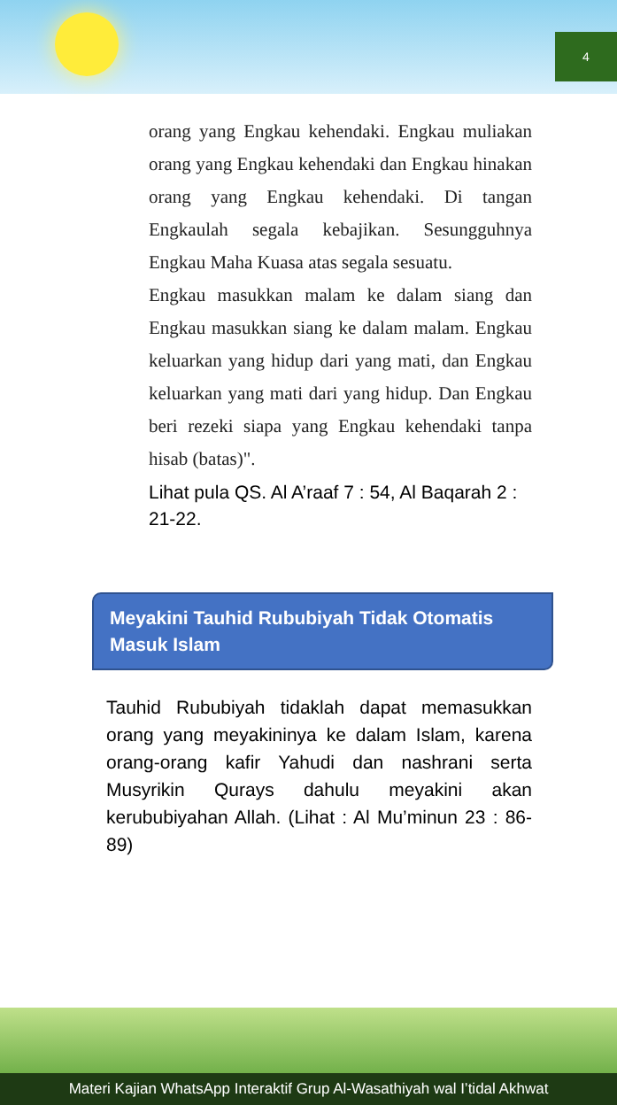4
orang yang Engkau kehendaki. Engkau muliakan orang yang Engkau kehendaki dan Engkau hinakan orang yang Engkau kehendaki. Di tangan Engkaulah segala kebajikan. Sesungguhnya Engkau Maha Kuasa atas segala sesuatu.
Engkau masukkan malam ke dalam siang dan Engkau masukkan siang ke dalam malam. Engkau keluarkan yang hidup dari yang mati, dan Engkau keluarkan yang mati dari yang hidup. Dan Engkau beri rezeki siapa yang Engkau kehendaki tanpa hisab (batas)".
Lihat pula QS. Al A’raaf 7 : 54, Al Baqarah 2 : 21-22.
Meyakini Tauhid Rububiyah Tidak Otomatis Masuk Islam
Tauhid Rububiyah tidaklah dapat memasukkan orang yang meyakininya ke dalam Islam, karena orang-orang kafir Yahudi dan nashrani serta Musyrikin Qurays dahulu meyakini akan kerububiyahan Allah. (Lihat : Al Mu’minun 23 : 86-89)
Materi Kajian WhatsApp Interaktif Grup Al-Wasathiyah wal I’tidal Akhwat